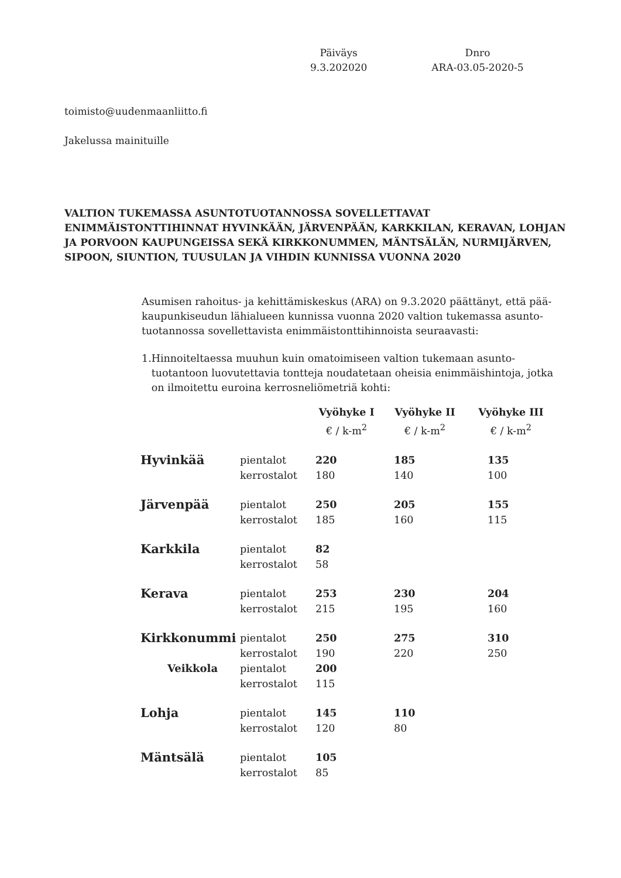Päiväys
9.3.202020
Dnro
ARA-03.05-2020-5
toimisto@uudenmaanliitto.fi
Jakelussa mainituille
VALTION TUKEMASSA ASUNTOTUOTANNOSSA SOVELLETTAVAT ENIMMÄISTONTTIHINNAT HYVINKÄÄN, JÄRVENPÄÄN, KARKKILAN, KERAVAN, LOHJAN JA PORVOON KAUPUNGEISSA SEKÄ KIRKKONUMMEN, MÄNTSÄLÄN, NURMIJÄRVEN, SIPOON, SIUNTION, TUUSULAN JA VIHDIN KUNNISSA VUONNA 2020
Asumisen rahoitus- ja kehittämiskeskus (ARA) on 9.3.2020 päättänyt, että pää­kaupunkiseudun lähialueen kunnissa vuonna 2020 valtion tukemassa asunto­tuotannossa sovellettavista enimmäistonttihinnoista seuraavasti:
1. Hinnoiteltaessa muuhun kuin omatoimiseen valtion tukemaan asunto­tuotantoon luovutettavia tontteja noudatetaan oheisia enimmäishinto­ja, jotka on ilmoitettu euroina kerrosneliömetriä kohti:
| | | Vyöhyke I | Vyöhyke II | Vyöhyke III |
| | | € / k-m<sup>2</sup> | € / k-m<sup>2</sup> | € / k-m<sup>2</sup> |
| Hyvinkää | pientalot | 220 | 185 | 135 |
| | kerrostalot | 180 | 140 | 100 |
| Järvenpää | pientalot | 250 | 205 | 155 |
| | kerrostalot | 185 | 160 | 115 |
| Karkkila | pientalot | 82 | | |
| | kerrostalot | 58 | | |
| Kerava | pientalot | 253 | 230 | 204 |
| | kerrostalot | 215 | 195 | 160 |
| Kirkkonummi | pientalot | 250 | 275 | 310 |
| | kerrostalot | 190 | 220 | 250 |
| Veikkola | pientalot | 200 | | |
| | kerrostalot | 115 | | |
| Lohja | pientalot | 145 | 110 | |
| | kerrostalot | 120 | 80 | |
| Mäntsälä | pientalot | 105 | | |
| | kerrostalot | 85 | | |